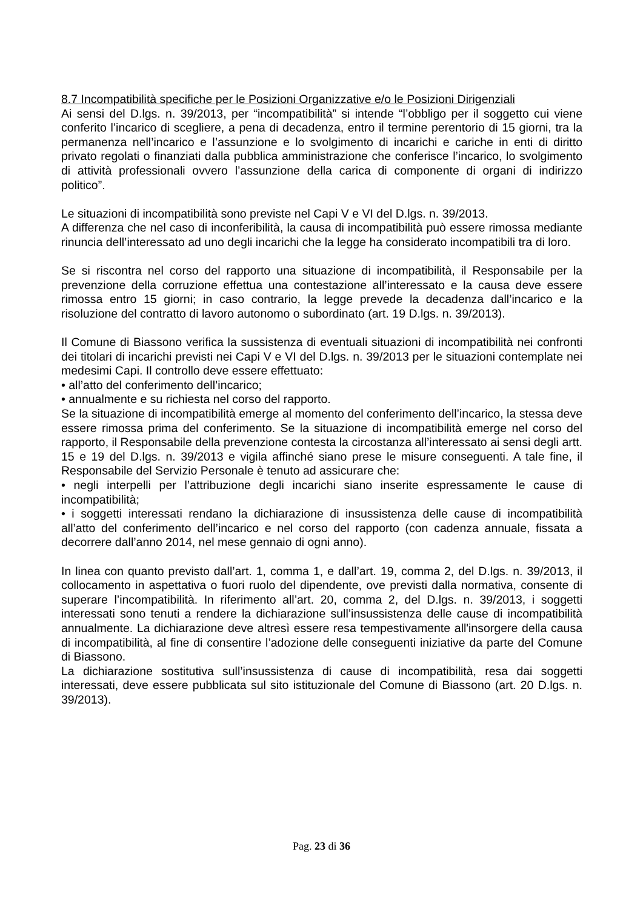8.7 Incompatibilità specifiche per le Posizioni Organizzative e/o le Posizioni Dirigenziali
Ai sensi del D.lgs. n. 39/2013, per “incompatibilità” si intende “l’obbligo per il soggetto cui viene conferito l’incarico di scegliere, a pena di decadenza, entro il termine perentorio di 15 giorni, tra la permanenza nell’incarico e l’assunzione e lo svolgimento di incarichi e cariche in enti di diritto privato regolati o finanziati dalla pubblica amministrazione che conferisce l’incarico, lo svolgimento di attività professionali ovvero l’assunzione della carica di componente di organi di indirizzo politico”.
Le situazioni di incompatibilità sono previste nel Capi V e VI del D.lgs. n. 39/2013.
A differenza che nel caso di inconferibilità, la causa di incompatibilità può essere rimossa mediante rinuncia dell’interessato ad uno degli incarichi che la legge ha considerato incompatibili tra di loro.
Se si riscontra nel corso del rapporto una situazione di incompatibilità, il Responsabile per la prevenzione della corruzione effettua una contestazione all’interessato e la causa deve essere rimossa entro 15 giorni; in caso contrario, la legge prevede la decadenza dall’incarico e la risoluzione del contratto di lavoro autonomo o subordinato (art. 19 D.lgs. n. 39/2013).
Il Comune di Biassono verifica la sussistenza di eventuali situazioni di incompatibilità nei confronti dei titolari di incarichi previsti nei Capi V e VI del D.lgs. n. 39/2013 per le situazioni contemplate nei medesimi Capi. Il controllo deve essere effettuato:
• all’atto del conferimento dell’incarico;
• annualmente e su richiesta nel corso del rapporto.
Se la situazione di incompatibilità emerge al momento del conferimento dell’incarico, la stessa deve essere rimossa prima del conferimento. Se la situazione di incompatibilità emerge nel corso del rapporto, il Responsabile della prevenzione contesta la circostanza all’interessato ai sensi degli artt. 15 e 19 del D.lgs. n. 39/2013 e vigila affinché siano prese le misure conseguenti. A tale fine, il Responsabile del Servizio Personale è tenuto ad assicurare che:
• negli interpelli per l’attribuzione degli incarichi siano inserite espressamente le cause di incompatibilità;
• i soggetti interessati rendano la dichiarazione di insussistenza delle cause di incompatibilità all’atto del conferimento dell’incarico e nel corso del rapporto (con cadenza annuale, fissata a decorrere dall’anno 2014, nel mese gennaio di ogni anno).
In linea con quanto previsto dall’art. 1, comma 1, e dall’art. 19, comma 2, del D.lgs. n. 39/2013, il collocamento in aspettativa o fuori ruolo del dipendente, ove previsti dalla normativa, consente di superare l’incompatibilità. In riferimento all’art. 20, comma 2, del D.lgs. n. 39/2013, i soggetti interessati sono tenuti a rendere la dichiarazione sull’insussistenza delle cause di incompatibilità annualmente. La dichiarazione deve altresì essere resa tempestivamente all'insorgere della causa di incompatibilità, al fine di consentire l’adozione delle conseguenti iniziative da parte del Comune di Biassono.
La dichiarazione sostitutiva sull’insussistenza di cause di incompatibilità, resa dai soggetti interessati, deve essere pubblicata sul sito istituzionale del Comune di Biassono (art. 20 D.lgs. n. 39/2013).
Pag. 23 di 36